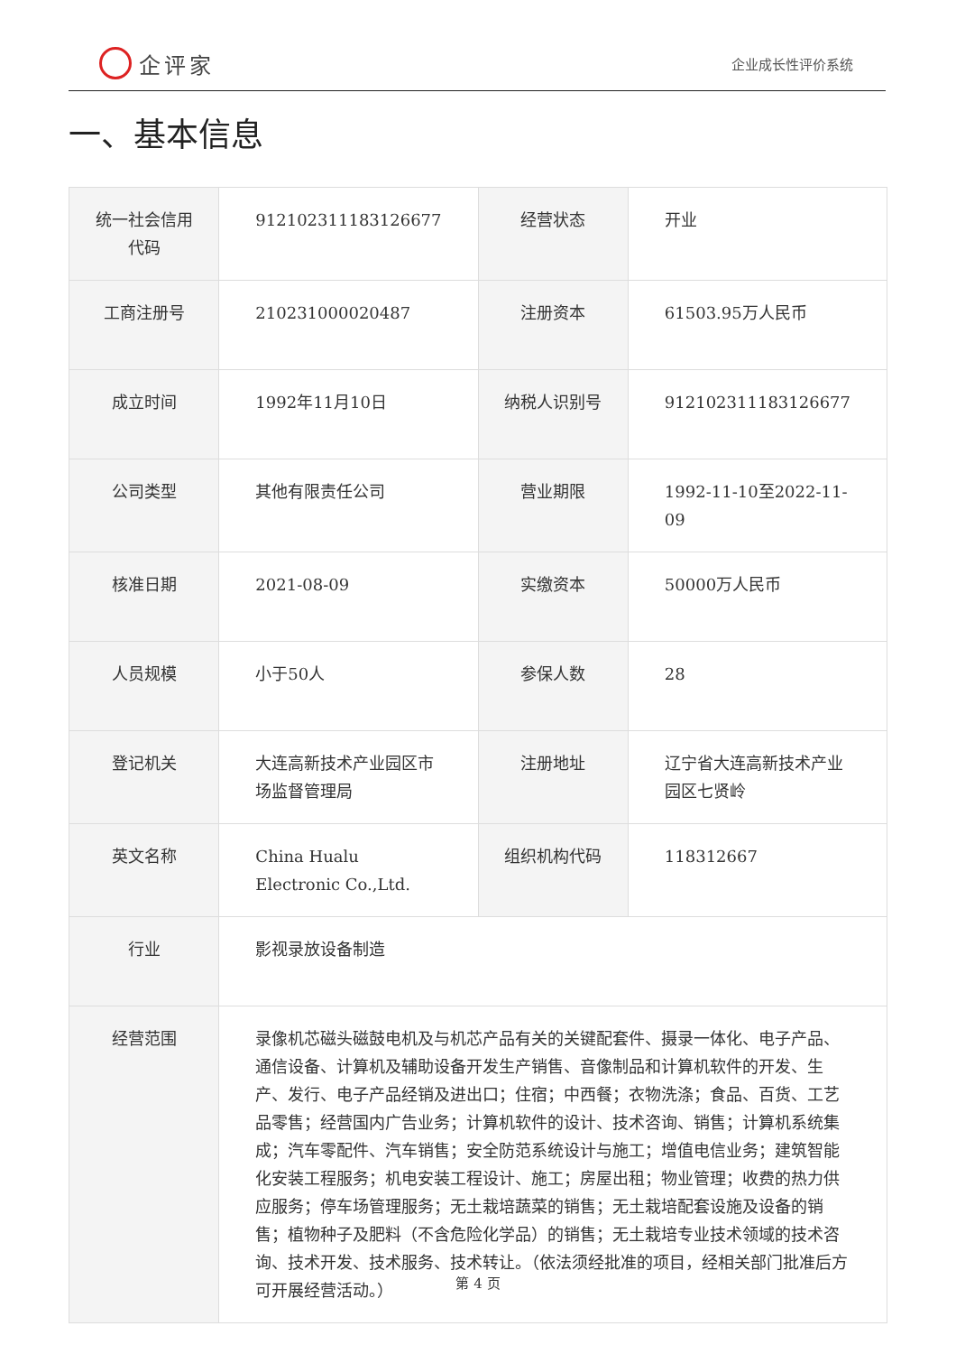企评家
企业成长性评价系统
一、基本信息
| 统一社会信用代码 | 912102311183126677 | 经营状态 | 开业 |
| 工商注册号 | 210231000020487 | 注册资本 | 61503.95万人民币 |
| 成立时间 | 1992年11月10日 | 纳税人识别号 | 912102311183126677 |
| 公司类型 | 其他有限责任公司 | 营业期限 | 1992-11-10至2022-11-09 |
| 核准日期 | 2021-08-09 | 实缴资本 | 50000万人民币 |
| 人员规模 | 小于50人 | 参保人数 | 28 |
| 登记机关 | 大连高新技术产业园区市场监督管理局 | 注册地址 | 辽宁省大连高新技术产业园区七贤岭 |
| 英文名称 | China Hualu Electronic Co.,Ltd. | 组织机构代码 | 118312667 |
| 行业 | 影视录放设备制造 | | |
| 经营范围 | 录像机芯磁头磁鼓电机及与机芯产品有关的关键配套件、摄录一体化、电子产品、通信设备、计算机及辅助设备开发生产销售、音像制品和计算机软件的开发、生产、发行、电子产品经销及进出口；住宿；中西餐；衣物洗涤；食品、百货、工艺品零售；经营国内广告业务；计算机软件的设计、技术咨询、销售；计算机系统集成；汽车零配件、汽车销售；安全防范系统设计与施工；增值电信业务；建筑智能化安装工程服务；机电安装工程设计、施工；房屋出租；物业管理；收费的热力供应服务；停车场管理服务；无土栽培蔬菜的销售；无土栽培配套设施及设备的销售；植物种子及肥料（不含危险化学品）的销售；无土栽培专业技术领域的技术咨询、技术开发、技术服务、技术转让。（依法须经批准的项目，经相关部门批准后方可开展经营活动。） | | |
第 4 页